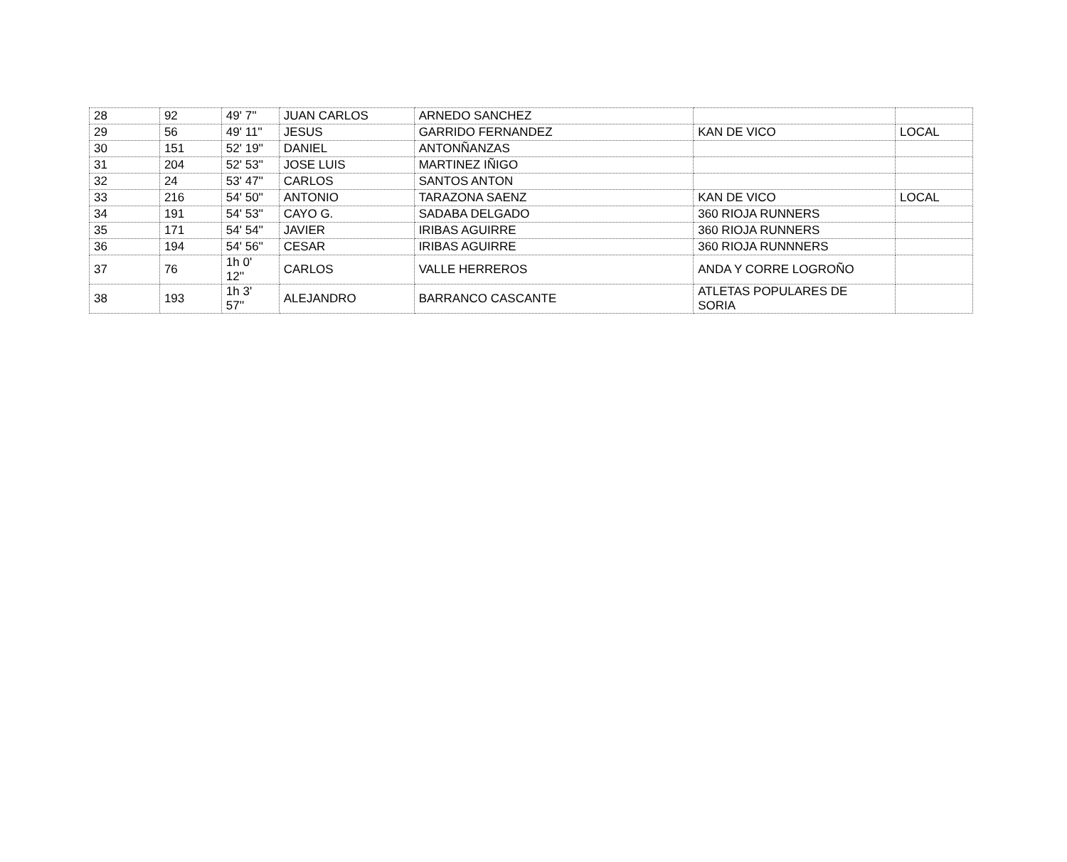| 28 | 92 | 49' 7'' | JUAN CARLOS | ARNEDO SANCHEZ | | |
| 29 | 56 | 49' 11'' | JESUS | GARRIDO FERNANDEZ | KAN DE VICO | LOCAL |
| 30 | 151 | 52' 19'' | DANIEL | ANTONÑANZAS | | |
| 31 | 204 | 52' 53'' | JOSE LUIS | MARTINEZ IÑIGO | | |
| 32 | 24 | 53' 47'' | CARLOS | SANTOS ANTON | | |
| 33 | 216 | 54' 50'' | ANTONIO | TARAZONA SAENZ | KAN DE VICO | LOCAL |
| 34 | 191 | 54' 53'' | CAYO G. | SADABA DELGADO | 360 RIOJA RUNNERS | |
| 35 | 171 | 54' 54'' | JAVIER | IRIBAS AGUIRRE | 360 RIOJA RUNNERS | |
| 36 | 194 | 54' 56'' | CESAR | IRIBAS AGUIRRE | 360 RIOJA RUNNNERS | |
| 37 | 76 | 1h 0' 12'' | CARLOS | VALLE HERREROS | ANDA Y CORRE LOGROÑO | |
| 38 | 193 | 1h 3' 57'' | ALEJANDRO | BARRANCO CASCANTE | ATLETAS POPULARES DE SORIA | |